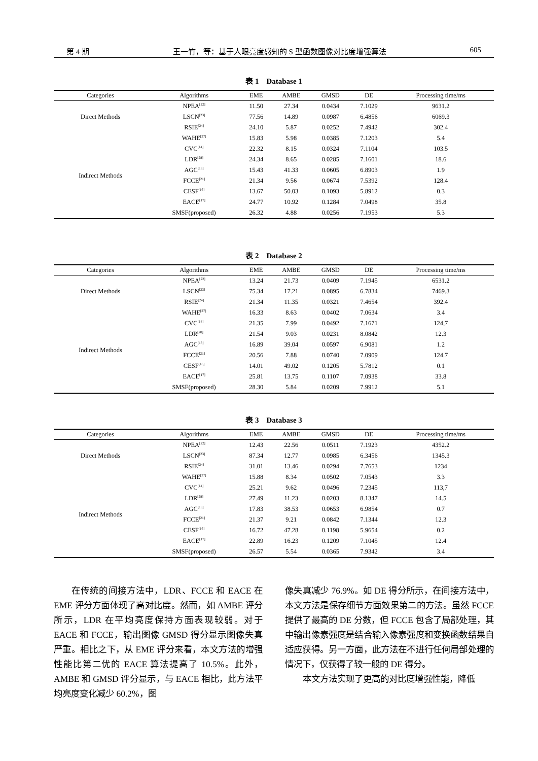第 4 期 王一竹，等：基于人眼亮度感知的 S 型函数图像对比度增强算法 605
表 1　Database 1
| Categories | Algorithms | EME | AMBE | GMSD | DE | Processing time/ms |
| --- | --- | --- | --- | --- | --- | --- |
| Direct Methods | NPEA<sup>[22]</sup> | 11.50 | 27.34 | 0.0434 | 7.1029 | 9631.2 |
| | LSCN<sup>[23]</sup> | 77.56 | 14.89 | 0.0987 | 6.4856 | 6069.3 |
| | RSIE<sup>[24]</sup> | 24.10 | 5.87 | 0.0252 | 7.4942 | 302.4 |
| Indirect Methods | WAHE<sup>[27]</sup> | 15.83 | 5.98 | 0.0385 | 7.1203 | 5.4 |
| | CVC<sup>[14]</sup> | 22.32 | 8.15 | 0.0324 | 7.1104 | 103.5 |
| | LDR<sup>[28]</sup> | 24.34 | 8.65 | 0.0285 | 7.1601 | 18.6 |
| | AGC<sup>[18]</sup> | 15.43 | 41.33 | 0.0605 | 6.8903 | 1.9 |
| | FCCE<sup>[21]</sup> | 21.34 | 9.56 | 0.0674 | 7.5392 | 128.4 |
| | CESF<sup>[16]</sup> | 13.67 | 50.03 | 0.1093 | 5.8912 | 0.3 |
| | EACE<sup>[17]</sup> | 24.77 | 10.92 | 0.1284 | 7.0498 | 35.8 |
| | SMSF(proposed) | 26.32 | 4.88 | 0.0256 | 7.1953 | 5.3 |
表 2　Database 2
| Categories | Algorithms | EME | AMBE | GMSD | DE | Processing time/ms |
| --- | --- | --- | --- | --- | --- | --- |
| Direct Methods | NPEA<sup>[22]</sup> | 13.24 | 21.73 | 0.0409 | 7.1945 | 6531.2 |
| | LSCN<sup>[23]</sup> | 75.34 | 17.21 | 0.0895 | 6.7834 | 7469.3 |
| | RSIE<sup>[24]</sup> | 21.34 | 11.35 | 0.0321 | 7.4654 | 392.4 |
| Indirect Methods | WAHE<sup>[27]</sup> | 16.33 | 8.63 | 0.0402 | 7.0634 | 3.4 |
| | CVC<sup>[14]</sup> | 21.35 | 7.99 | 0.0492 | 7.1671 | 124,7 |
| | LDR<sup>[28]</sup> | 21.54 | 9.03 | 0.0231 | 8.0842 | 12.3 |
| | AGC<sup>[18]</sup> | 16.89 | 39.04 | 0.0597 | 6.9081 | 1.2 |
| | FCCE<sup>[21]</sup> | 20.56 | 7.88 | 0.0740 | 7.0909 | 124.7 |
| | CESF<sup>[16]</sup> | 14.01 | 49.02 | 0.1205 | 5.7812 | 0.1 |
| | EACE<sup>[17]</sup> | 25.81 | 13.75 | 0.1107 | 7.0938 | 33.8 |
| | SMSF(proposed) | 28.30 | 5.84 | 0.0209 | 7.9912 | 5.1 |
表 3　Database 3
| Categories | Algorithms | EME | AMBE | GMSD | DE | Processing time/ms |
| --- | --- | --- | --- | --- | --- | --- |
| Direct Methods | NPEA<sup>[22]</sup> | 12.43 | 22.56 | 0.0511 | 7.1923 | 4352.2 |
| | LSCN<sup>[23]</sup> | 87.34 | 12.77 | 0.0985 | 6.3456 | 1345.3 |
| | RSIE<sup>[24]</sup> | 31.01 | 13.46 | 0.0294 | 7.7653 | 1234 |
| Indirect Methods | WAHE<sup>[27]</sup> | 15.88 | 8.34 | 0.0502 | 7.0543 | 3.3 |
| | CVC<sup>[14]</sup> | 25.21 | 9.62 | 0.0496 | 7.2345 | 113,7 |
| | LDR<sup>[28]</sup> | 27.49 | 11.23 | 0.0203 | 8.1347 | 14.5 |
| | AGC<sup>[18]</sup> | 17.83 | 38.53 | 0.0653 | 6.9854 | 0.7 |
| | FCCE<sup>[21]</sup> | 21.37 | 9.21 | 0.0842 | 7.1344 | 12.3 |
| | CESF<sup>[16]</sup> | 16.72 | 47.28 | 0.1198 | 5.9654 | 0.2 |
| | EACE<sup>[17]</sup> | 22.89 | 16.23 | 0.1209 | 7.1045 | 12.4 |
| | SMSF(proposed) | 26.57 | 5.54 | 0.0365 | 7.9342 | 3.4 |
在传统的间接方法中，LDR、FCCE 和 EACE 在 EME 评分方面体现了高对比度。然而，如 AMBE 评分所示，LDR 在平均亮度保持方面表现较弱。对于 EACE 和 FCCE，输出图像 GMSD 得分显示图像失真严重。相比之下，从 EME 评分来看，本文方法的增强性能比第二优的 EACE 算法提高了 10.5%。此外，AMBE 和 GMSD 评分显示，与 EACE 相比，此方法平均亮度变化减少 60.2%，图
像失真减少 76.9%。如 DE 得分所示，在间接方法中，本文方法是保存细节方面效果第二的方法。虽然 FCCE 提供了最高的 DE 分数，但 FCCE 包含了局部处理，其中输出像素强度是结合输入像素强度和变换函数结果自适应获得。另一方面，此方法在不进行任何局部处理的情况下，仅获得了较一般的 DE 得分。
本文方法实现了更高的对比度增强性能，降低